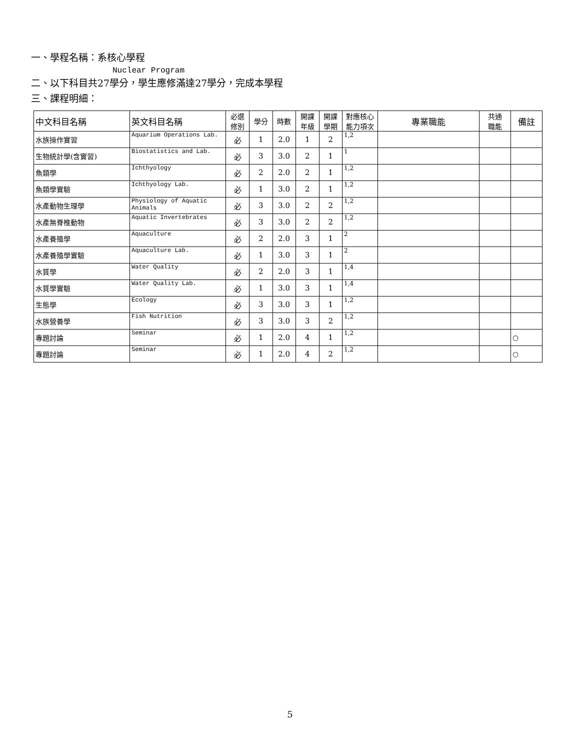一、學程名稱：系核心學程
Nuclear Program
二、以下科目共27學分，學生應修滿達27學分，完成本學程
三、課程明細：
| 中文科目名稱 | 英文科目名稱 | 必選 修別 | 學分 | 時數 | 開課 年級 | 開課 學期 | 對應核心 能力項次 | 專業職能 | 共通 職能 | 備註 |
| --- | --- | --- | --- | --- | --- | --- | --- | --- | --- | --- |
| 水族操作實習 | Aquarium Operations Lab. | 必 | 1 | 2.0 | 1 | 2 | 1,2 | | | |
| 生物統計學(含實習) | Biostatistics and Lab. | 必 | 3 | 3.0 | 2 | 1 | 1 | | | |
| 魚類學 | Ichthyology | 必 | 2 | 2.0 | 2 | 1 | 1,2 | | | |
| 魚類學實驗 | Ichthyology Lab. | 必 | 1 | 3.0 | 2 | 1 | 1,2 | | | |
| 水產動物生理學 | Physiology of Aquatic Animals | 必 | 3 | 3.0 | 2 | 2 | 1,2 | | | |
| 水產無脊椎動物 | Aquatic Invertebrates | 必 | 3 | 3.0 | 2 | 2 | 1,2 | | | |
| 水產養殖學 | Aquaculture | 必 | 2 | 2.0 | 3 | 1 | 2 | | | |
| 水產養殖學實驗 | Aquaculture Lab. | 必 | 1 | 3.0 | 3 | 1 | 2 | | | |
| 水質學 | Water Quality | 必 | 2 | 2.0 | 3 | 1 | 1,4 | | | |
| 水質學實驗 | Water Quality Lab. | 必 | 1 | 3.0 | 3 | 1 | 1,4 | | | |
| 生態學 | Ecology | 必 | 3 | 3.0 | 3 | 1 | 1,2 | | | |
| 水族營養學 | Fish Nutrition | 必 | 3 | 3.0 | 3 | 2 | 1,2 | | | |
| 專題討論 | Seminar | 必 | 1 | 2.0 | 4 | 1 | 1,2 | | | ○ |
| 專題討論 | Seminar | 必 | 1 | 2.0 | 4 | 2 | 1,2 | | | ○ |
5